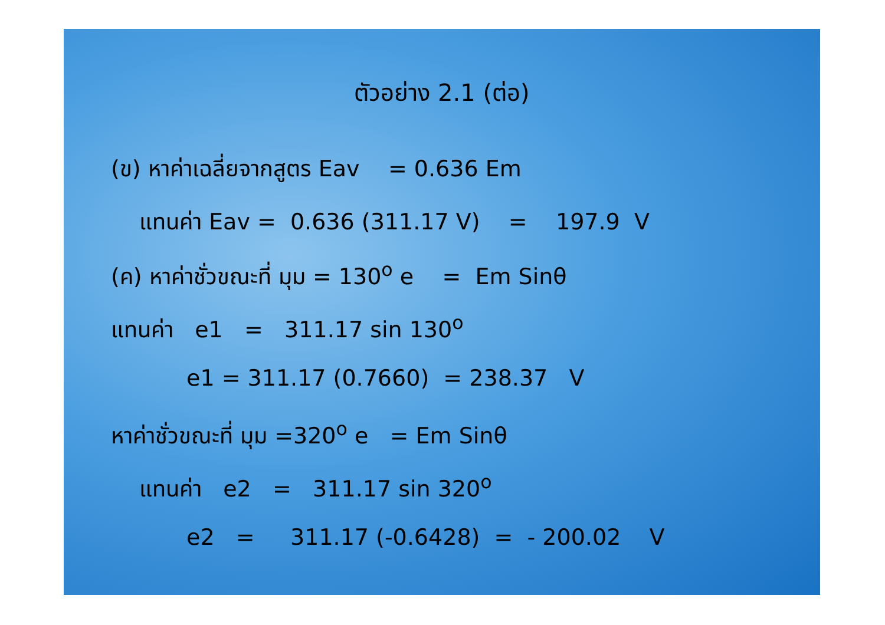ตัวอย่าง 2.1 (ต่อ)
(ข) หาค่าเฉลี่ยจากสูตร Eav = 0.636 Em
แทนค่า Eav = 0.636 (311.17 V) = 197.9 V
(ค) หาค่าชั่วขณะที่ มุม = 130<sup>o</sup> e = Em Sinθ
แทนค่า e1 = 311.17 sin 130<sup>o</sup>
e1 = 311.17 (0.7660) = 238.37 V
หาค่าชั่วขณะที่ มุม =320<sup>o</sup> e = Em Sinθ
แทนค่า e2 = 311.17 sin 320<sup>o</sup>
e2 = 311.17 (-0.6428) = - 200.02 V